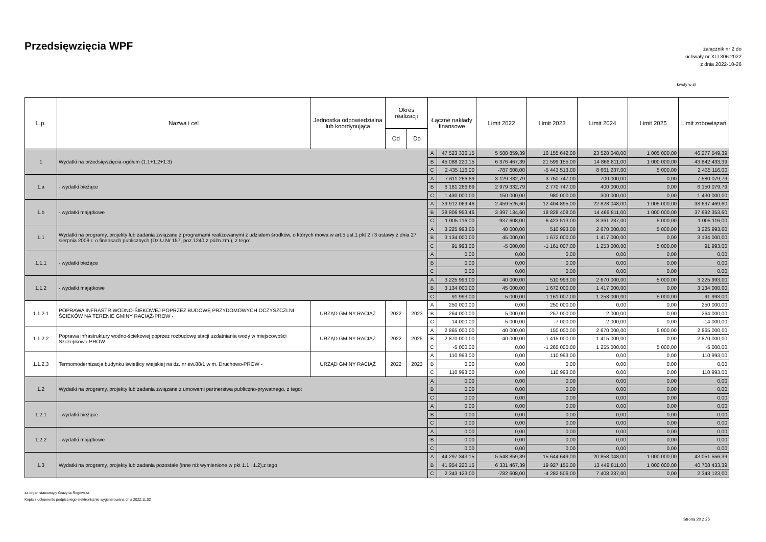Przedsięwzięcia WPF
załącznik nr 2 do
uchwały nr XLI.306.2022
z dnia 2022-10-26
kwoty w zł
| L.p. | Nazwa i cel | Jednostka odpowiedzialna lub koordynująca | Okres realizacji | | Łączne nakłady finansowe | | Limit 2022 | Limit 2023 | Limit 2024 | Limit 2025 | Limit zobowiązań |
| --- | --- | --- | --- | --- | --- | --- | --- | --- | --- | --- | --- |
| | | | Od | Do | | | | | | | |
| 1 | Wydatki na przedsięwzięcia-ogółem (1.1+1.2+1.3) | | | | A | 47 523 336,15 | 5 588 859,39 | 16 155 642,00 | 23 528 048,00 | 1 005 000,00 | 46 277 549,39 |
| | | | | | B | 45 088 220,15 | 6 376 467,39 | 21 599 155,00 | 14 866 811,00 | 1 000 000,00 | 43 842 433,39 |
| | | | | | C | 2 435 116,00 | -787 608,00 | -5 443 513,00 | 8 661 237,00 | 5 000,00 | 2 435 116,00 |
| 1.a | - wydatki bieżące | | | | A | 7 611 266,69 | 3 129 332,79 | 3 750 747,00 | 700 000,00 | 0,00 | 7 580 079,79 |
| | | | | | B | 6 181 266,69 | 2 979 332,79 | 2 770 747,00 | 400 000,00 | 0,00 | 6 150 079,79 |
| | | | | | C | 1 430 000,00 | 150 000,00 | 980 000,00 | 300 000,00 | 0,00 | 1 430 000,00 |
| 1.b | - wydatki majątkowe | | | | A | 39 912 069,46 | 2 459 526,60 | 12 404 895,00 | 22 828 048,00 | 1 005 000,00 | 38 697 469,60 |
| | | | | | B | 38 906 953,46 | 3 397 134,60 | 18 828 408,00 | 14 466 811,00 | 1 000 000,00 | 37 692 353,60 |
| | | | | | C | 1 005 116,00 | -937 608,00 | -6 423 513,00 | 8 361 237,00 | 5 000,00 | 1 005 116,00 |
| 1.1 | Wydatki na programy, projekty lub zadania związane z programami realizowanymi z udziałem środków, o których mowa w art.5 ust.1 pkt 2 i 3 ustawy z dnia 27 sierpnia 2009 r. o finansach publicznych (Dz.U.Nr 157, poz.1240,z późn.zm.), z tego: | | | | A | 3 225 993,00 | 40 000,00 | 510 993,00 | 2 670 000,00 | 5 000,00 | 3 225 993,00 |
| | | | | | B | 3 134 000,00 | 45 000,00 | 1 672 000,00 | 1 417 000,00 | 0,00 | 3 134 000,00 |
| | | | | | C | 91 993,00 | -5 000,00 | -1 161 007,00 | 1 253 000,00 | 5 000,00 | 91 993,00 |
| 1.1.1 | - wydatki bieżące | | | | A | 0,00 | 0,00 | 0,00 | 0,00 | 0,00 | 0,00 |
| | | | | | B | 0,00 | 0,00 | 0,00 | 0,00 | 0,00 | 0,00 |
| | | | | | C | 0,00 | 0,00 | 0,00 | 0,00 | 0,00 | 0,00 |
| 1.1.2 | - wydatki majątkowe | | | | A | 3 225 993,00 | 40 000,00 | 510 993,00 | 2 670 000,00 | 5 000,00 | 3 225 993,00 |
| | | | | | B | 3 134 000,00 | 45 000,00 | 1 672 000,00 | 1 417 000,00 | 0,00 | 3 134 000,00 |
| | | | | | C | 91 993,00 | -5 000,00 | -1 161 007,00 | 1 253 000,00 | 5 000,00 | 91 993,00 |
| 1.1.2.1 | POPRAWA INFRASTR.WODNO-ŚIEKOWEJ POPRZEZ BUDOWĘ PRZYDOMOWYCH OCZYSZCZLNI ŚCIEKÓW NA TERENIE GMINY RACIĄŻ-PROW - | URZĄD GMINY RACIĄŻ | 2022 | 2023 | A | 250 000,00 | 0,00 | 250 000,00 | 0,00 | 0,00 | 250 000,00 |
| | | | | | B | 264 000,00 | 5 000,00 | 257 000,00 | 2 000,00 | 0,00 | 264 000,00 |
| | | | | | C | -14 000,00 | -5 000,00 | -7 000,00 | -2 000,00 | 0,00 | -14 000,00 |
| 1.1.2.2 | Poprawa infrastruktury wodno-ściekowej poprzez rozbudowę stacji uzdatniania wody w miejscowości Szczepkowo-PROW - | URZĄD GMINY RACIĄŻ | 2022 | 2025 | A | 2 865 000,00 | 40 000,00 | 150 000,00 | 2 670 000,00 | 5 000,00 | 2 865 000,00 |
| | | | | | B | 2 870 000,00 | 40 000,00 | 1 415 000,00 | 1 415 000,00 | 0,00 | 2 870 000,00 |
| | | | | | C | -5 000,00 | 0,00 | -1 265 000,00 | 1 255 000,00 | 5 000,00 | -5 000,00 |
| 1.1.2.3 | Termomodernizacja budynku świetlicy wiejskiej na dz. nr ew.88/1 w m. Druchowo-PROW - | URZĄD GMINY RACIĄŻ | 2022 | 2023 | A | 110 993,00 | 0,00 | 110 993,00 | 0,00 | 0,00 | 110 993,00 |
| | | | | | B | 0,00 | 0,00 | 0,00 | 0,00 | 0,00 | 0,00 |
| | | | | | C | 110 993,00 | 0,00 | 110 993,00 | 0,00 | 0,00 | 110 993,00 |
| 1.2 | Wydatki na programy, projekty lub zadania związane z umowami partnerstwa publiczno-prywatnego, z tego: | | | | A | 0,00 | 0,00 | 0,00 | 0,00 | 0,00 | 0,00 |
| | | | | | B | 0,00 | 0,00 | 0,00 | 0,00 | 0,00 | 0,00 |
| | | | | | C | 0,00 | 0,00 | 0,00 | 0,00 | 0,00 | 0,00 |
| 1.2.1 | - wydatki bieżące | | | | A | 0,00 | 0,00 | 0,00 | 0,00 | 0,00 | 0,00 |
| | | | | | B | 0,00 | 0,00 | 0,00 | 0,00 | 0,00 | 0,00 |
| | | | | | C | 0,00 | 0,00 | 0,00 | 0,00 | 0,00 | 0,00 |
| 1.2.2 | - wydatki majątkowe | | | | A | 0,00 | 0,00 | 0,00 | 0,00 | 0,00 | 0,00 |
| | | | | | B | 0,00 | 0,00 | 0,00 | 0,00 | 0,00 | 0,00 |
| | | | | | C | 0,00 | 0,00 | 0,00 | 0,00 | 0,00 | 0,00 |
| 1.3 | Wydatki na programy, projekty lub zadania pozostałe (inne niż wymienione w pkt 1.1 i 1.2),z tego | | | | A | 44 297 343,15 | 5 548 859,39 | 15 644 649,00 | 20 858 048,00 | 1 000 000,00 | 43 051 556,39 |
| | | | | | B | 41 954 220,15 | 6 331 467,39 | 19 927 155,00 | 13 449 811,00 | 1 000 000,00 | 40 708 433,39 |
| | | | | | C | 2 343 123,00 | -782 608,00 | -4 282 506,00 | 7 408 237,00 | 0,00 | 2 343 123,00 |
za organ stanowiący Grażyna Rogowska
Kopia z dokumentu podpisanego elektronicznie wygenerowana dnia 2022.11.02
Strona 20 z 26